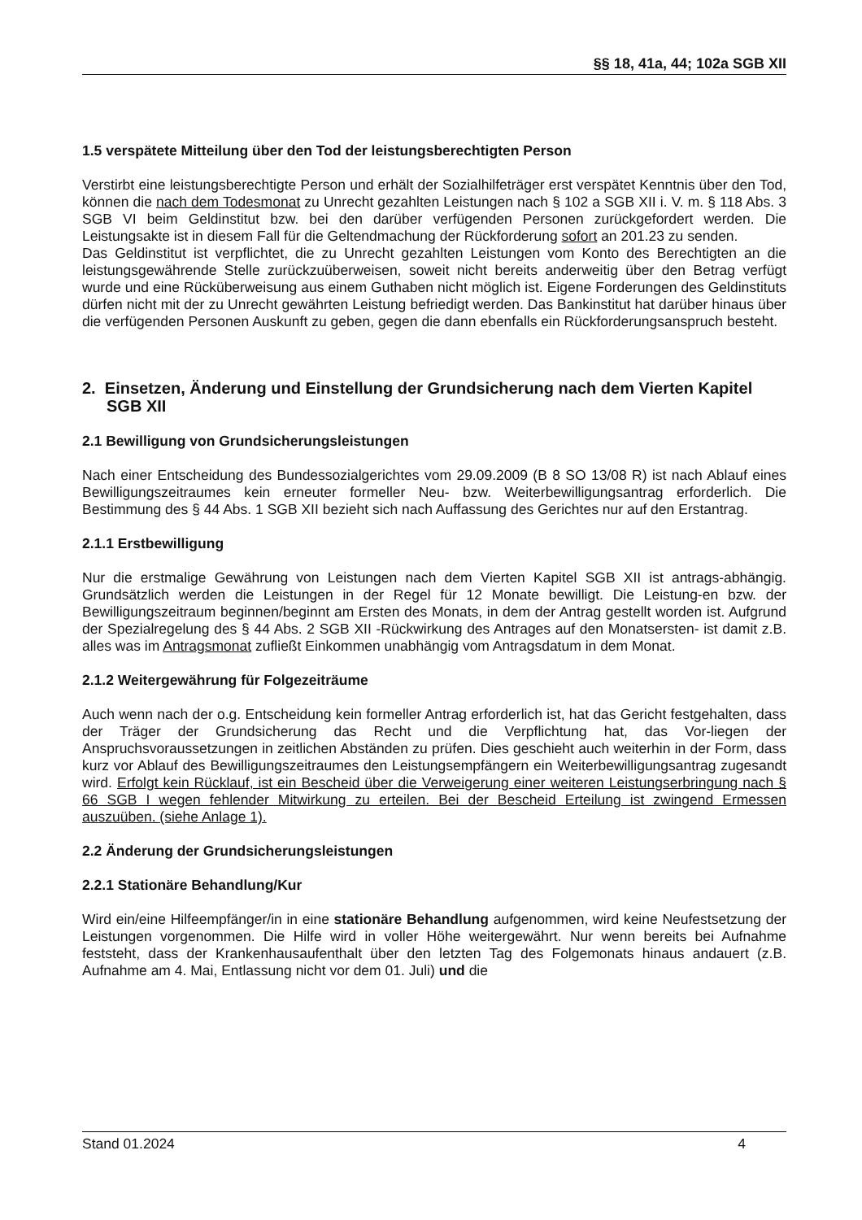§§ 18, 41a, 44; 102a SGB XII
1.5 verspätete Mitteilung über den Tod der leistungsberechtigten Person
Verstirbt eine leistungsberechtigte Person und erhält der Sozialhilfeträger erst verspätet Kenntnis über den Tod, können die nach dem Todesmonat zu Unrecht gezahlten Leistungen nach § 102 a SGB XII i. V. m. § 118 Abs. 3 SGB VI beim Geldinstitut bzw. bei den darüber verfügenden Personen zurückgefordert werden. Die Leistungsakte ist in diesem Fall für die Geltendmachung der Rückforderung sofort an 201.23 zu senden.
Das Geldinstitut ist verpflichtet, die zu Unrecht gezahlten Leistungen vom Konto des Berechtigten an die leistungsgewährende Stelle zurückzuüberweisen, soweit nicht bereits anderweitig über den Betrag verfügt wurde und eine Rücküberweisung aus einem Guthaben nicht möglich ist. Eigene Forderungen des Geldinstituts dürfen nicht mit der zu Unrecht gewährten Leistung befriedigt werden. Das Bankinstitut hat darüber hinaus über die verfügenden Personen Auskunft zu geben, gegen die dann ebenfalls ein Rückforderungsanspruch besteht.
2. Einsetzen, Änderung und Einstellung der Grundsicherung nach dem Vierten Kapitel SGB XII
2.1 Bewilligung von Grundsicherungsleistungen
Nach einer Entscheidung des Bundessozialgerichtes vom 29.09.2009 (B 8 SO 13/08 R) ist nach Ablauf eines Bewilligungszeitraumes kein erneuter formeller Neu- bzw. Weiterbewilligungsantrag erforderlich. Die Bestimmung des § 44 Abs. 1 SGB XII bezieht sich nach Auffassung des Gerichtes nur auf den Erstantrag.
2.1.1 Erstbewilligung
Nur die erstmalige Gewährung von Leistungen nach dem Vierten Kapitel SGB XII ist antrags-abhängig. Grundsätzlich werden die Leistungen in der Regel für 12 Monate bewilligt. Die Leistung-en bzw. der Bewilligungszeitraum beginnen/beginnt am Ersten des Monats, in dem der Antrag gestellt worden ist. Aufgrund der Spezialregelung des § 44 Abs. 2 SGB XII -Rückwirkung des Antrages auf den Monatsersten- ist damit z.B. alles was im Antragsmonat zufließt Einkommen unabhängig vom Antragsdatum in dem Monat.
2.1.2 Weitergewährung für Folgezeiträume
Auch wenn nach der o.g. Entscheidung kein formeller Antrag erforderlich ist, hat das Gericht festgehalten, dass der Träger der Grundsicherung das Recht und die Verpflichtung hat, das Vor-liegen der Anspruchsvoraussetzungen in zeitlichen Abständen zu prüfen. Dies geschieht auch weiterhin in der Form, dass kurz vor Ablauf des Bewilligungszeitraumes den Leistungsempfängern ein Weiterbewilligungsantrag zugesandt wird. Erfolgt kein Rücklauf, ist ein Bescheid über die Verweigerung einer weiteren Leistungserbringung nach § 66 SGB I wegen fehlender Mitwirkung zu erteilen. Bei der Bescheid Erteilung ist zwingend Ermessen auszuüben. (siehe Anlage 1).
2.2 Änderung der Grundsicherungsleistungen
2.2.1 Stationäre Behandlung/Kur
Wird ein/eine Hilfeempfänger/in in eine stationäre Behandlung aufgenommen, wird keine Neufestsetzung der Leistungen vorgenommen. Die Hilfe wird in voller Höhe weitergewährt. Nur wenn bereits bei Aufnahme feststeht, dass der Krankenhausaufenthalt über den letzten Tag des Folgemonats hinaus andauert (z.B. Aufnahme am 4. Mai, Entlassung nicht vor dem 01. Juli) und die
Stand 01.2024 4